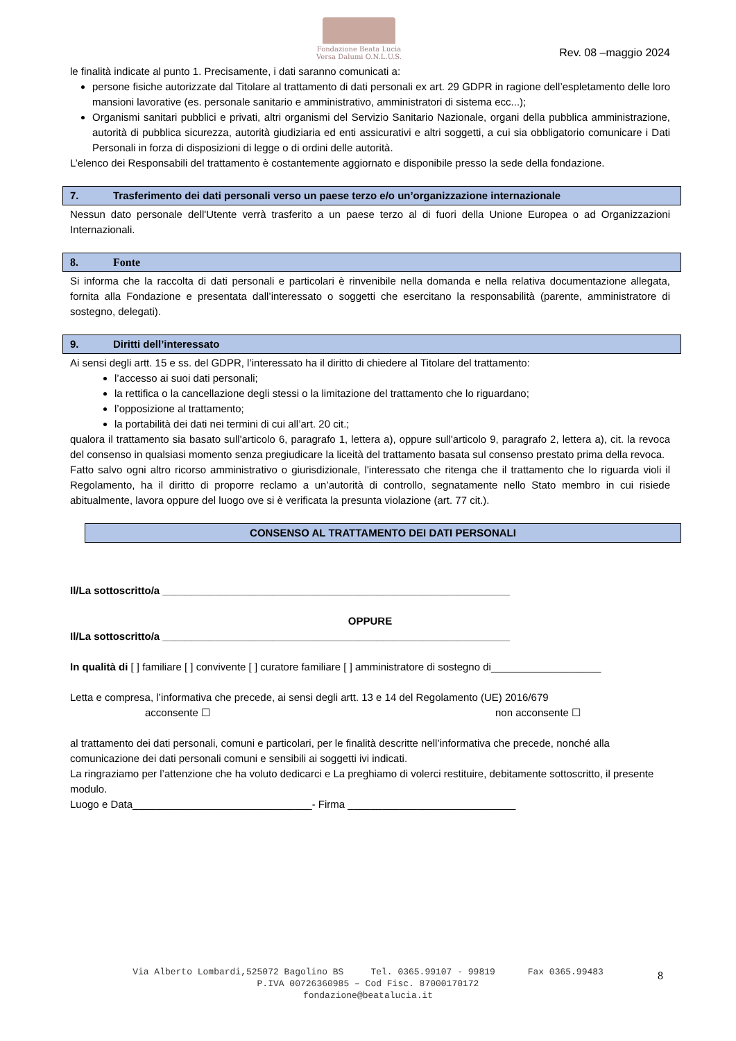Fondazione Beata Lucia
Versa Dalumi O.N.L.U.S.
Rev. 08 –maggio 2024
le finalità indicate al punto 1. Precisamente, i dati saranno comunicati a:
persone fisiche autorizzate dal Titolare al trattamento di dati personali ex art. 29 GDPR in ragione dell’espletamento delle loro mansioni lavorative (es. personale sanitario e amministrativo, amministratori di sistema ecc...);
Organismi sanitari pubblici e privati, altri organismi del Servizio Sanitario Nazionale, organi della pubblica amministrazione, autorità di pubblica sicurezza, autorità giudiziaria ed enti assicurativi e altri soggetti, a cui sia obbligatorio comunicare i Dati Personali in forza di disposizioni di legge o di ordini delle autorità.
L’elenco dei Responsabili del trattamento è costantemente aggiornato e disponibile presso la sede della fondazione.
7. Trasferimento dei dati personali verso un paese terzo e/o un’organizzazione internazionale
Nessun dato personale dell'Utente verrà trasferito a un paese terzo al di fuori della Unione Europea o ad Organizzazioni Internazionali.
8. Fonte
Si informa che la raccolta di dati personali e particolari è rinvenibile nella domanda e nella relativa documentazione allegata, fornita alla Fondazione e presentata dall’interessato o soggetti che esercitano la responsabilità (parente, amministratore di sostegno, delegati).
9. Diritti dell’interessato
Ai sensi degli artt. 15 e ss. del GDPR, l’interessato ha il diritto di chiedere al Titolare del trattamento:
l’accesso ai suoi dati personali;
la rettifica o la cancellazione degli stessi o la limitazione del trattamento che lo riguardano;
l’opposizione al trattamento;
la portabilità dei dati nei termini di cui all’art. 20 cit.;
qualora il trattamento sia basato sull'articolo 6, paragrafo 1, lettera a), oppure sull'articolo 9, paragrafo 2, lettera a), cit. la revoca del consenso in qualsiasi momento senza pregiudicare la liceità del trattamento basata sul consenso prestato prima della revoca.
Fatto salvo ogni altro ricorso amministrativo o giurisdizionale, l'interessato che ritenga che il trattamento che lo riguarda violi il Regolamento, ha il diritto di proporre reclamo a un’autorità di controllo, segnatamente nello Stato membro in cui risiede abitualmente, lavora oppure del luogo ove si è verificata la presunta violazione (art. 77 cit.).
CONSENSO AL TRATTAMENTO DEI DATI PERSONALI
Il/La sottoscritto/a ____________________________________________________________
OPPURE
Il/La sottoscritto/a ____________________________________________________________
In qualità di [ ] familiare [ ] convivente [ ] curatore familiare [ ] amministratore di sostegno di___________________
Letta e compresa, l’informativa che precede, ai sensi degli artt. 13 e 14 del Regolamento (UE) 2016/679
acconsente ☐ non acconsente ☐
al trattamento dei dati personali, comuni e particolari, per le finalità descritte nell’informativa che precede, nonché alla comunicazione dei dati personali comuni e sensibili ai soggetti ivi indicati.
La ringraziamo per l’attenzione che ha voluto dedicarci e La preghiamo di volerci restituire, debitamente sottoscritto, il presente modulo.
Luogo e Data_______________________________- Firma _____________________________
Via Alberto Lombardi,525072 Bagolino BS Tel. 0365.99107 - 99819 Fax 0365.99483
P.IVA 00726360985 – Cod Fisc. 87000170172
fondazione@beatalucia.it
8